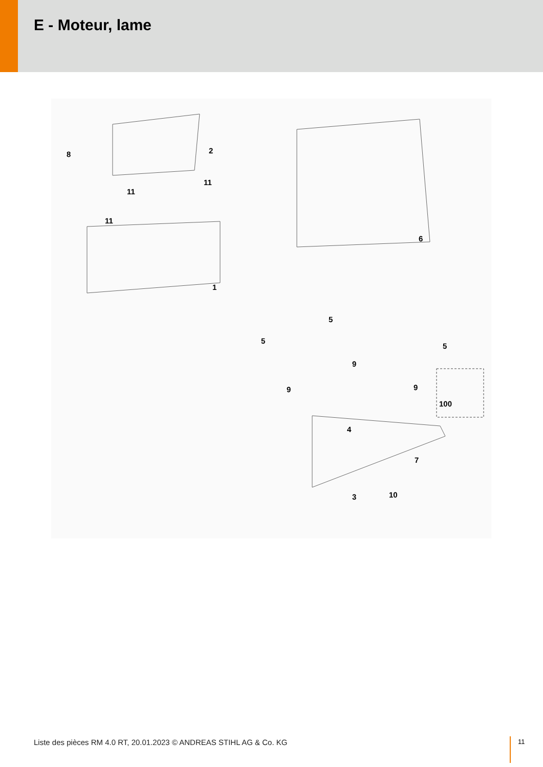E - Moteur, lame
8 2
11
11
11
1
6
5
5
5
9
9
9
100
4
7
3 10
Liste des pièces RM 4.0 RT, 20.01.2023 © ANDREAS STIHL AG & Co. KG
11